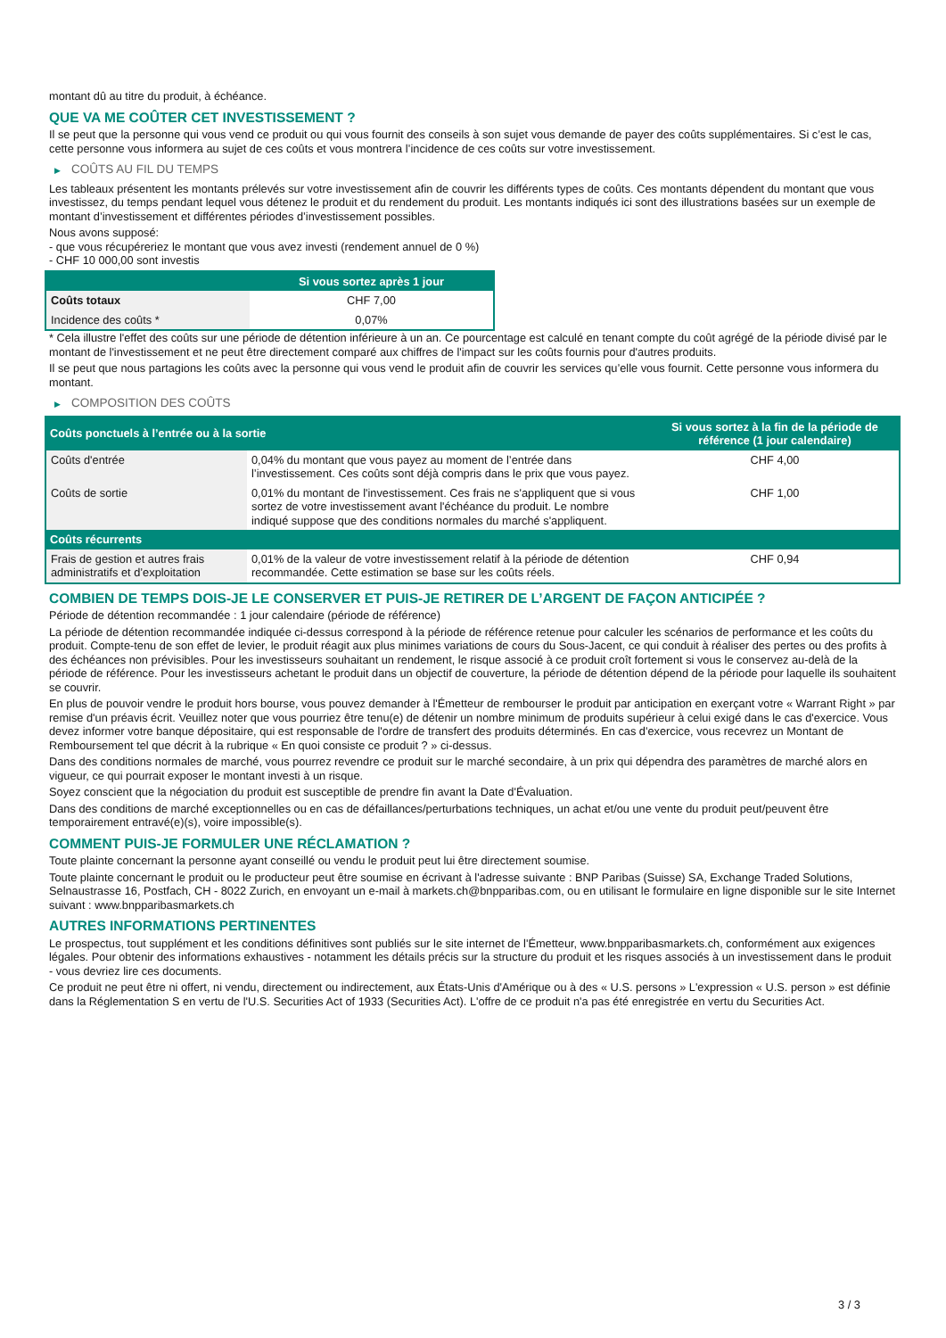montant dû au titre du produit, à échéance.
QUE VA ME COÛTER CET INVESTISSEMENT ?
Il se peut que la personne qui vous vend ce produit ou qui vous fournit des conseils à son sujet vous demande de payer des coûts supplémentaires. Si c’est le cas, cette personne vous informera au sujet de ces coûts et vous montrera l’incidence de ces coûts sur votre investissement.
▶ COÛTS AU FIL DU TEMPS
Les tableaux présentent les montants prélevés sur votre investissement afin de couvrir les différents types de coûts. Ces montants dépendent du montant que vous investissez, du temps pendant lequel vous détenez le produit et du rendement du produit. Les montants indiqués ici sont des illustrations basées sur un exemple de montant d’investissement et différentes périodes d’investissement possibles.
Nous avons supposé:
- que vous récupéreriez le montant que vous avez investi (rendement annuel de 0 %)
- CHF 10 000,00 sont investis
| | Si vous sortez après 1 jour |
| --- | --- |
| Coûts totaux | CHF 7,00 |
| Incidence des coûts * | 0,07% |
* Cela illustre l'effet des coûts sur une période de détention inférieure à un an. Ce pourcentage est calculé en tenant compte du coût agrégé de la période divisé par le montant de l'investissement et ne peut être directement comparé aux chiffres de l'impact sur les coûts fournis pour d'autres produits.
Il se peut que nous partagions les coûts avec la personne qui vous vend le produit afin de couvrir les services qu’elle vous fournit. Cette personne vous informera du montant.
▶ COMPOSITION DES COÛTS
| Coûts ponctuels à l’entrée ou à la sortie | | Si vous sortez à la fin de la période de référence (1 jour calendaire) |
| --- | --- | --- |
| Coûts d'entrée | 0,04% du montant que vous payez au moment de l’entrée dans l’investissement. Ces coûts sont déjà compris dans le prix que vous payez. | CHF 4,00 |
| Coûts de sortie | 0,01% du montant de l'investissement. Ces frais ne s'appliquent que si vous sortez de votre investissement avant l'échéance du produit. Le nombre indiqué suppose que des conditions normales du marché s'appliquent. | CHF 1,00 |
| Coûts récurrents | | |
| Frais de gestion et autres frais administratifs et d’exploitation | 0,01% de la valeur de votre investissement relatif à la période de détention recommandée. Cette estimation se base sur les coûts réels. | CHF 0,94 |
COMBIEN DE TEMPS DOIS-JE LE CONSERVER ET PUIS-JE RETIRER DE L’ARGENT DE FAÇON ANTICIPÉE ?
Période de détention recommandée : 1 jour calendaire (période de référence)
La période de détention recommandée indiquée ci-dessus correspond à la période de référence retenue pour calculer les scénarios de performance et les coûts du produit. Compte-tenu de son effet de levier, le produit réagit aux plus minimes variations de cours du Sous-Jacent, ce qui conduit à réaliser des pertes ou des profits à des échéances non prévisibles. Pour les investisseurs souhaitant un rendement, le risque associé à ce produit croît fortement si vous le conservez au-delà de la période de référence. Pour les investisseurs achetant le produit dans un objectif de couverture, la période de détention dépend de la période pour laquelle ils souhaitent se couvrir.
En plus de pouvoir vendre le produit hors bourse, vous pouvez demander à l'Émetteur de rembourser le produit par anticipation en exerçant votre « Warrant Right » par remise d'un préavis écrit. Veuillez noter que vous pourriez être tenu(e) de détenir un nombre minimum de produits supérieur à celui exigé dans le cas d'exercice. Vous devez informer votre banque dépositaire, qui est responsable de l'ordre de transfert des produits déterminés. En cas d'exercice, vous recevrez un Montant de Remboursement tel que décrit à la rubrique « En quoi consiste ce produit ? » ci-dessus.
Dans des conditions normales de marché, vous pourrez revendre ce produit sur le marché secondaire, à un prix qui dépendra des paramètres de marché alors en vigueur, ce qui pourrait exposer le montant investi à un risque.
Soyez conscient que la négociation du produit est susceptible de prendre fin avant la Date d'Évaluation.
Dans des conditions de marché exceptionnelles ou en cas de défaillances/perturbations techniques, un achat et/ou une vente du produit peut/peuvent être temporairement entravé(e)(s), voire impossible(s).
COMMENT PUIS-JE FORMULER UNE RÉCLAMATION ?
Toute plainte concernant la personne ayant conseillé ou vendu le produit peut lui être directement soumise.
Toute plainte concernant le produit ou le producteur peut être soumise en écrivant à l'adresse suivante : BNP Paribas (Suisse) SA, Exchange Traded Solutions, Selnaustrasse 16, Postfach, CH - 8022 Zurich, en envoyant un e-mail à markets.ch@bnpparibas.com, ou en utilisant le formulaire en ligne disponible sur le site Internet suivant : www.bnpparibasmarkets.ch
AUTRES INFORMATIONS PERTINENTES
Le prospectus, tout supplément et les conditions définitives sont publiés sur le site internet de l'Émetteur, www.bnpparibasmarkets.ch, conformément aux exigences légales. Pour obtenir des informations exhaustives - notamment les détails précis sur la structure du produit et les risques associés à un investissement dans le produit - vous devriez lire ces documents.
Ce produit ne peut être ni offert, ni vendu, directement ou indirectement, aux États-Unis d'Amérique ou à des « U.S. persons » L'expression « U.S. person » est définie dans la Réglementation S en vertu de l'U.S. Securities Act of 1933 (Securities Act). L'offre de ce produit n'a pas été enregistrée en vertu du Securities Act.
3 / 3